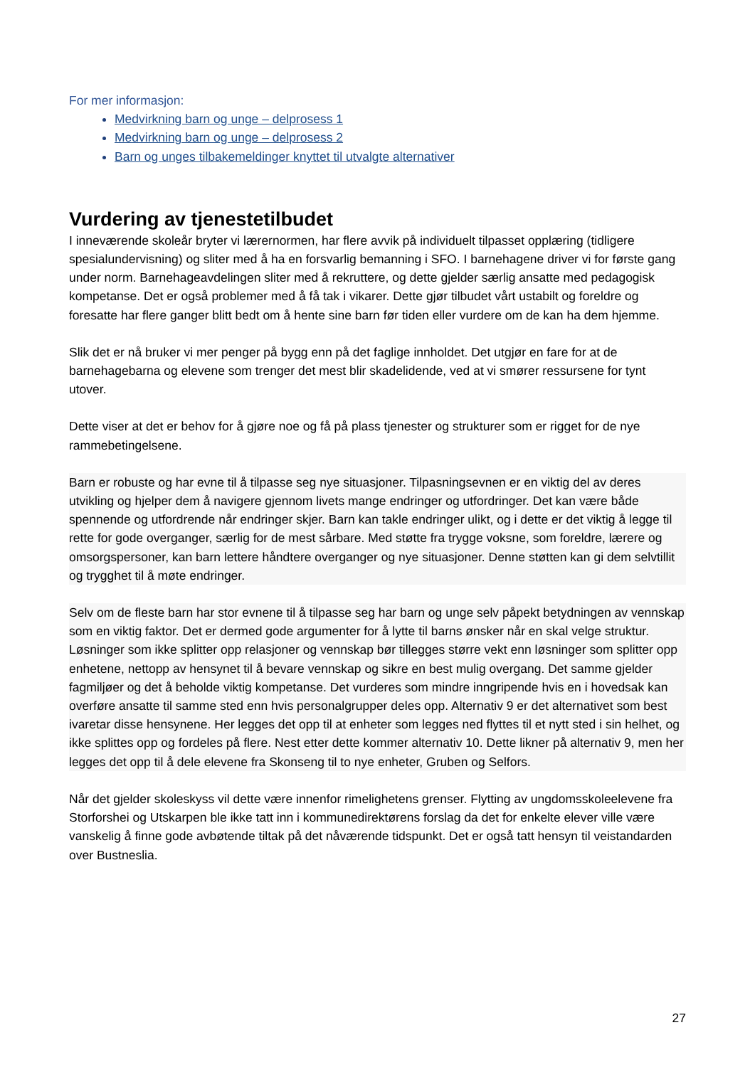For mer informasjon:
Medvirkning barn og unge – delprosess 1
Medvirkning barn og unge – delprosess 2
Barn og unges tilbakemeldinger knyttet til utvalgte alternativer
Vurdering av tjenestetilbudet
I inneværende skoleår bryter vi lærernormen, har flere avvik på individuelt tilpasset opplæring (tidligere spesialundervisning) og sliter med å ha en forsvarlig bemanning i SFO. I barnehagene driver vi for første gang under norm. Barnehageavdelingen sliter med å rekruttere, og dette gjelder særlig ansatte med pedagogisk kompetanse. Det er også problemer med å få tak i vikarer. Dette gjør tilbudet vårt ustabilt og foreldre og foresatte har flere ganger blitt bedt om å hente sine barn før tiden eller vurdere om de kan ha dem hjemme.
Slik det er nå bruker vi mer penger på bygg enn på det faglige innholdet. Det utgjør en fare for at de barnehagebarna og elevene som trenger det mest blir skadelidende, ved at vi smører ressursene for tynt utover.
Dette viser at det er behov for å gjøre noe og få på plass tjenester og strukturer som er rigget for de nye rammebetingelsene.
Barn er robuste og har evne til å tilpasse seg nye situasjoner. Tilpasningsevnen er en viktig del av deres utvikling og hjelper dem å navigere gjennom livets mange endringer og utfordringer. Det kan være både spennende og utfordrende når endringer skjer. Barn kan takle endringer ulikt, og i dette er det viktig å legge til rette for gode overganger, særlig for de mest sårbare. Med støtte fra trygge voksne, som foreldre, lærere og omsorgspersoner, kan barn lettere håndtere overganger og nye situasjoner. Denne støtten kan gi dem selvtillit og trygghet til å møte endringer.
Selv om de fleste barn har stor evnene til å tilpasse seg har barn og unge selv påpekt betydningen av vennskap som en viktig faktor. Det er dermed gode argumenter for å lytte til barns ønsker når en skal velge struktur. Løsninger som ikke splitter opp relasjoner og vennskap bør tillegges større vekt enn løsninger som splitter opp enhetene, nettopp av hensynet til å bevare vennskap og sikre en best mulig overgang. Det samme gjelder fagmiljøer og det å beholde viktig kompetanse. Det vurderes som mindre inngripende hvis en i hovedsak kan overføre ansatte til samme sted enn hvis personalgrupper deles opp. Alternativ 9 er det alternativet som best ivaretar disse hensynene. Her legges det opp til at enheter som legges ned flyttes til et nytt sted i sin helhet, og ikke splittes opp og fordeles på flere. Nest etter dette kommer alternativ 10. Dette likner på alternativ 9, men her legges det opp til å dele elevene fra Skonseng til to nye enheter, Gruben og Selfors.
Når det gjelder skoleskyss vil dette være innenfor rimelighetens grenser. Flytting av ungdomsskoleelevene fra Storforshei og Utskarpen ble ikke tatt inn i kommunedirektørens forslag da det for enkelte elever ville være vanskelig å finne gode avbøtende tiltak på det nåværende tidspunkt. Det er også tatt hensyn til veistandarden over Bustneslia.
27